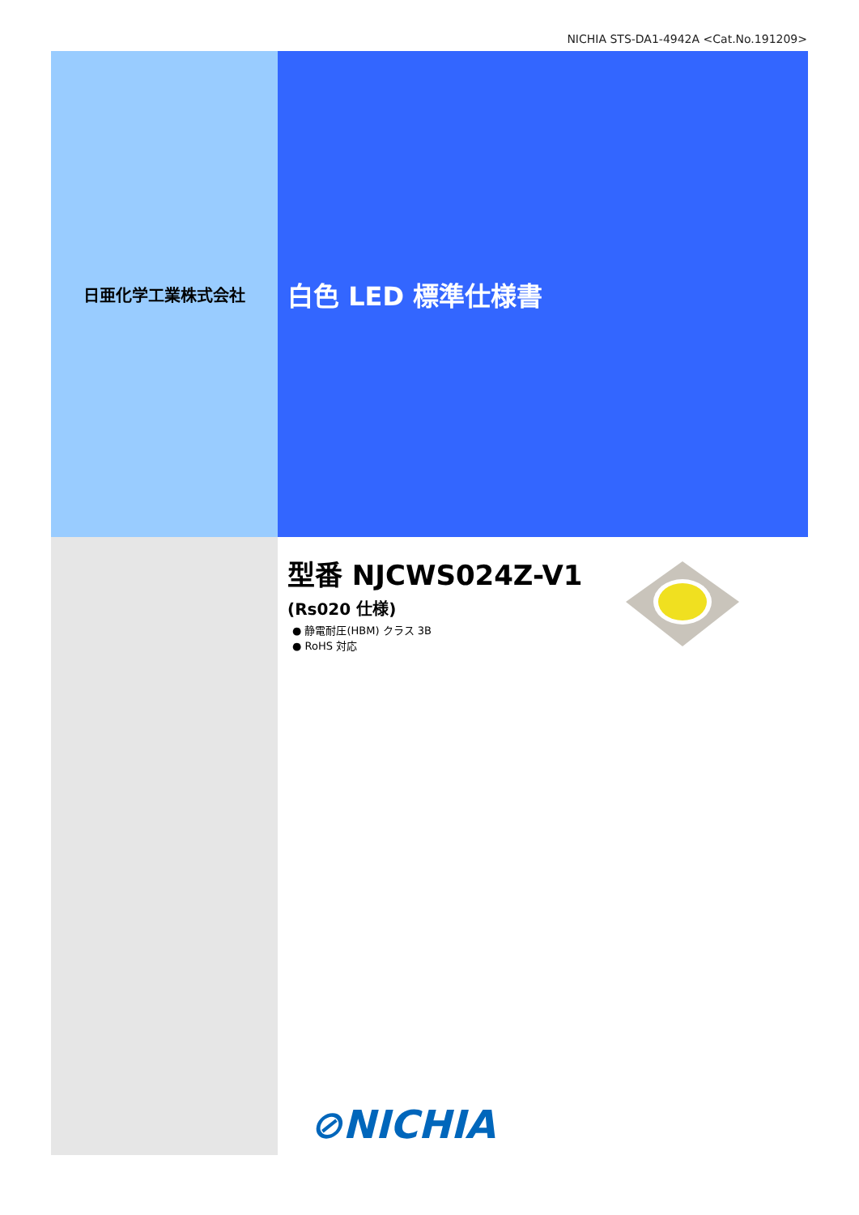NICHIA STS-DA1-4942A <Cat.No.191209>
日亜化学工業株式会社
白色 LED 標準仕様書
型番 NJCWS024Z-V1
(Rs020 仕様)
● 静電耐圧(HBM) クラス 3B
● RoHS 対応
⊘NICHIA